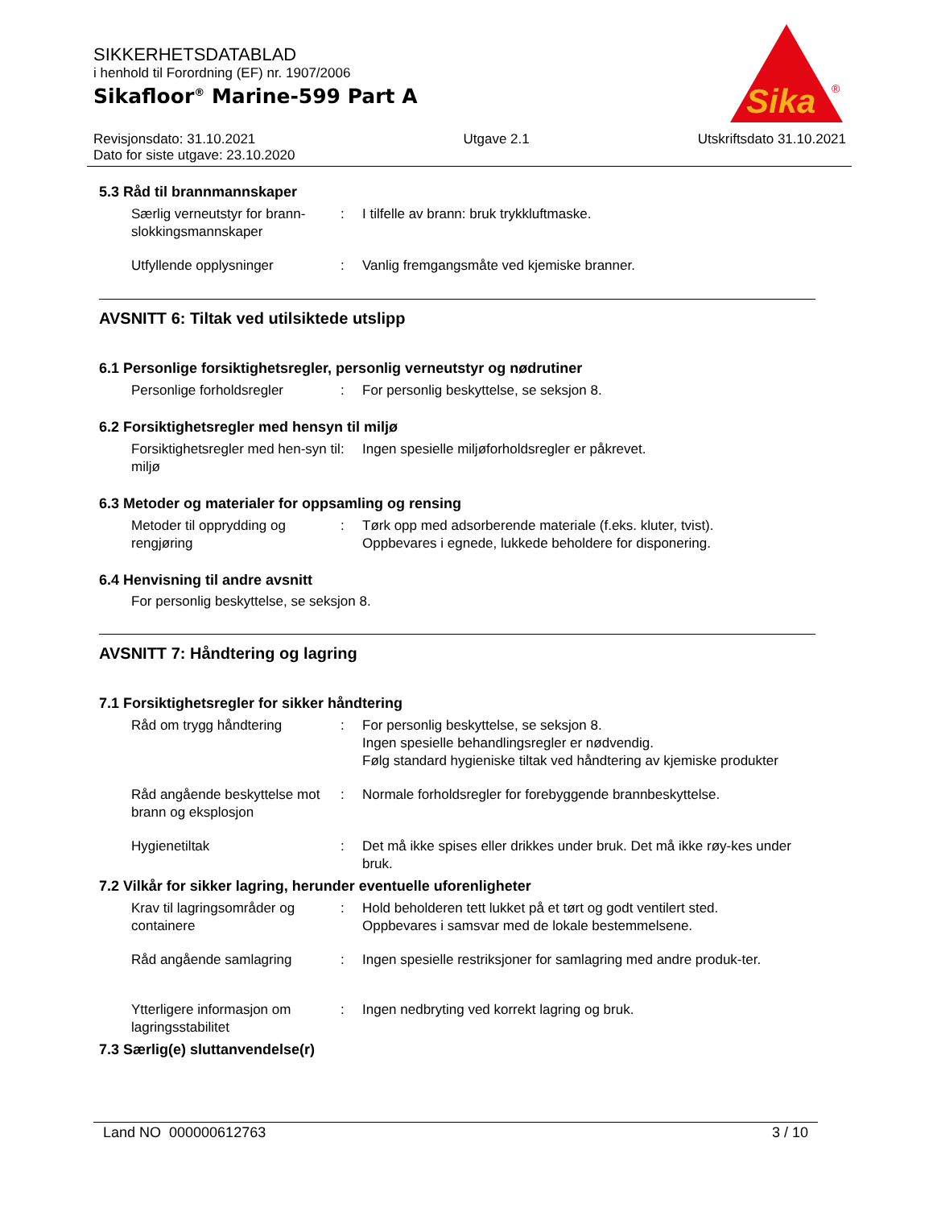SIKKERHETSDATABLAD
i henhold til Forordning (EF) nr. 1907/2006
Sikafloor<sup>®</sup> Marine-599 Part A
Sika
®
Revisjonsdato: 31.10.2021
Dato for siste utgave: 23.10.2020
Utgave 2.1 Utskriftsdato 31.10.2021
5.3 Råd til brannmannskaper
Særlig verneutstyr for brann-slokkingsmannskaper
: I tilfelle av brann: bruk trykkluftmaske.
Utfyllende opplysninger : Vanlig fremgangsmåte ved kjemiske branner.
AVSNITT 6: Tiltak ved utilsiktede utslipp
6.1 Personlige forsiktighetsregler, personlig verneutstyr og nødrutiner
Personlige forholdsregler : For personlig beskyttelse, se seksjon 8.
6.2 Forsiktighetsregler med hensyn til miljø
Forsiktighetsregler med hen-syn til miljø
: Ingen spesielle miljøforholdsregler er påkrevet.
6.3 Metoder og materialer for oppsamling og rensing
Metoder til opprydding og rengjøring
: Tørk opp med adsorberende materiale (f.eks. kluter, tvist).
Oppbevares i egnede, lukkede beholdere for disponering.
6.4 Henvisning til andre avsnitt
For personlig beskyttelse, se seksjon 8.
AVSNITT 7: Håndtering og lagring
7.1 Forsiktighetsregler for sikker håndtering
Råd om trygg håndtering : For personlig beskyttelse, se seksjon 8.
Ingen spesielle behandlingsregler er nødvendig.
Følg standard hygieniske tiltak ved håndtering av kjemiske produkter
Råd angående beskyttelse mot brann og eksplosjon
: Normale forholdsregler for forebyggende brannbeskyttelse.
Hygienetiltak : Det må ikke spises eller drikkes under bruk. Det må ikke røy-kes under bruk.
7.2 Vilkår for sikker lagring, herunder eventuelle uforenligheter
Krav til lagringsområder og containere
: Hold beholderen tett lukket på et tørt og godt ventilert sted.
Oppbevares i samsvar med de lokale bestemmelsene.
Råd angående samlagring : Ingen spesielle restriksjoner for samlagring med andre produk-ter.
Ytterligere informasjon om lagringsstabilitet
: Ingen nedbryting ved korrekt lagring og bruk.
7.3 Særlig(e) sluttanvendelse(r)
Land NO 000000612763 3 / 10